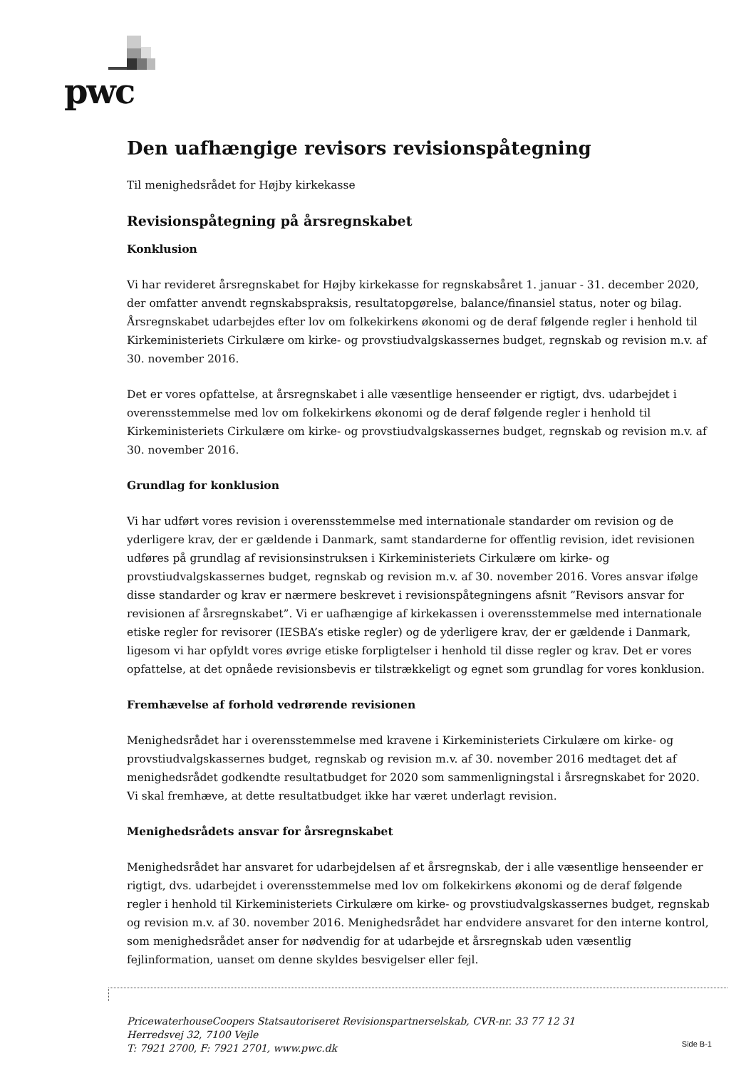pwc
Den uafhængige revisors revisionspåtegning
Til menighedsrådet for Højby kirkekasse
Revisionspåtegning på årsregnskabet
Konklusion
Vi har revideret årsregnskabet for Højby kirkekasse for regnskabsåret 1. januar - 31. december 2020, der omfatter anvendt regnskabspraksis, resultatopgørelse, balance/finansiel status, noter og bilag. Årsregnskabet udarbejdes efter lov om folkekirkens økonomi og de deraf følgende regler i henhold til Kirkeministeriets Cirkulære om kirke- og provstiudvalgskassernes budget, regnskab og revision m.v. af 30. november 2016.
Det er vores opfattelse, at årsregnskabet i alle væsentlige henseender er rigtigt, dvs. udarbejdet i overensstemmelse med lov om folkekirkens økonomi og de deraf følgende regler i henhold til Kirkeministeriets Cirkulære om kirke- og provstiudvalgskassernes budget, regnskab og revision m.v. af 30. november 2016.
Grundlag for konklusion
Vi har udført vores revision i overensstemmelse med internationale standarder om revision og de yderligere krav, der er gældende i Danmark, samt standarderne for offentlig revision, idet revisionen udføres på grundlag af revisionsinstruksen i Kirkeministeriets Cirkulære om kirke- og provstiudvalgskassernes budget, regnskab og revision m.v. af 30. november 2016. Vores ansvar ifølge disse standarder og krav er nærmere beskrevet i revisionspåtegningens afsnit ”Revisors ansvar for revisionen af årsregnskabet”. Vi er uafhængige af kirkekassen i overensstemmelse med internationale etiske regler for revisorer (IESBA’s etiske regler) og de yderligere krav, der er gældende i Danmark, ligesom vi har opfyldt vores øvrige etiske forpligtelser i henhold til disse regler og krav. Det er vores opfattelse, at det opnåede revisionsbevis er tilstrækkeligt og egnet som grundlag for vores konklusion.
Fremhævelse af forhold vedrørende revisionen
Menighedsrådet har i overensstemmelse med kravene i Kirkeministeriets Cirkulære om kirke- og provstiudvalgskassernes budget, regnskab og revision m.v. af 30. november 2016 medtaget det af menighedsrådet godkendte resultatbudget for 2020 som sammenligningstal i årsregnskabet for 2020. Vi skal fremhæve, at dette resultatbudget ikke har været underlagt revision.
Menighedsrådets ansvar for årsregnskabet
Menighedsrådet har ansvaret for udarbejdelsen af et årsregnskab, der i alle væsentlige henseender er rigtigt, dvs. udarbejdet i overensstemmelse med lov om folkekirkens økonomi og de deraf følgende regler i henhold til Kirkeministeriets Cirkulære om kirke- og provstiudvalgskassernes budget, regnskab og revision m.v. af 30. november 2016. Menighedsrådet har endvidere ansvaret for den interne kontrol, som menighedsrådet anser for nødvendig for at udarbejde et årsregnskab uden væsentlig fejlinformation, uanset om denne skyldes besvigelser eller fejl.
PricewaterhouseCoopers Statsautoriseret Revisionspartnerselskab, CVR-nr. 33 77 12 31
Herredsvej 32, 7100 Vejle
T: 7921 2700, F: 7921 2701, www.pwc.dk
Side B-1